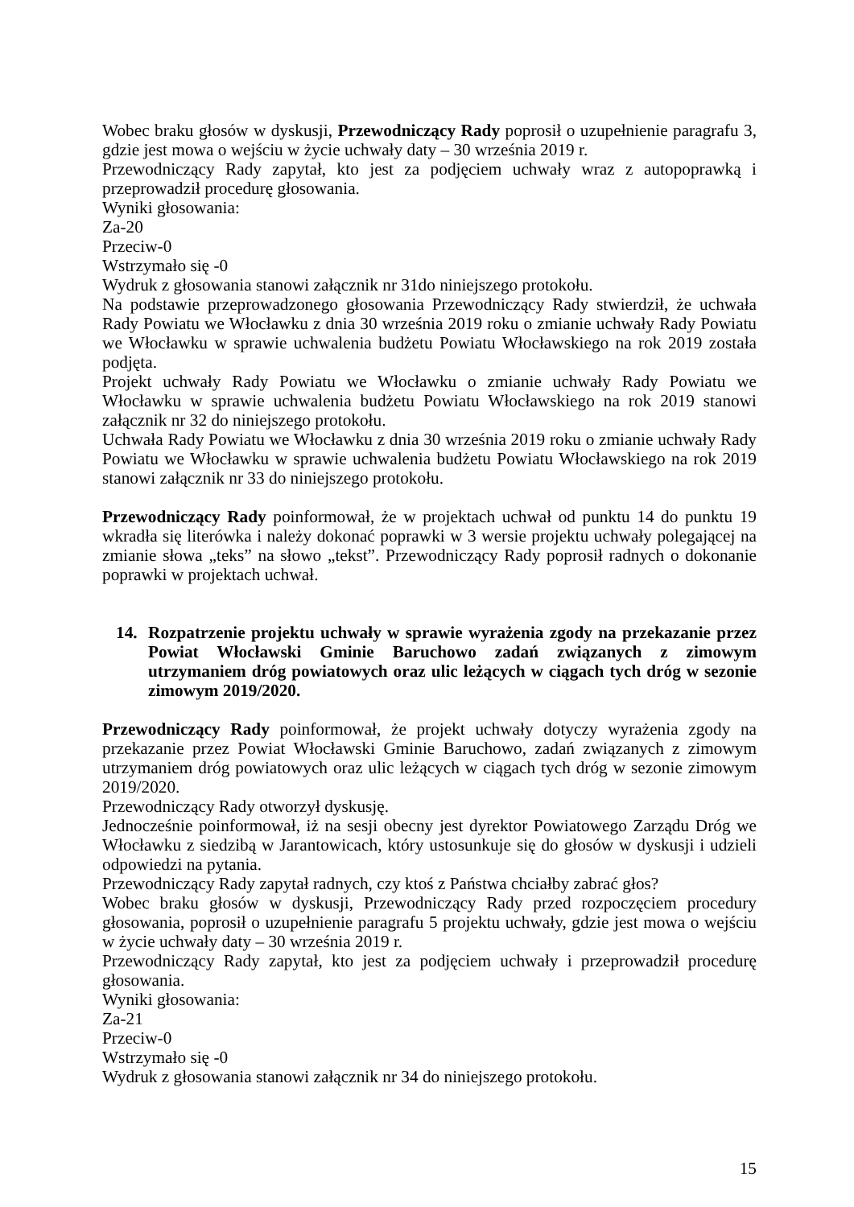Wobec braku głosów w dyskusji, Przewodniczący Rady poprosił o uzupełnienie paragrafu 3, gdzie jest mowa o wejściu w życie uchwały daty – 30 września 2019 r.
Przewodniczący Rady zapytał, kto jest za podjęciem uchwały wraz z autopoprawką i przeprowadził procedurę głosowania.
Wyniki głosowania:
Za-20
Przeciw-0
Wstrzymało się -0
Wydruk z głosowania stanowi załącznik nr 31do niniejszego protokołu.
Na podstawie przeprowadzonego głosowania Przewodniczący Rady stwierdził, że uchwała Rady Powiatu we Włocławku z dnia 30 września 2019 roku o zmianie uchwały Rady Powiatu we Włocławku w sprawie uchwalenia budżetu Powiatu Włocławskiego na rok 2019 została podjęta.
Projekt uchwały Rady Powiatu we Włocławku o zmianie uchwały Rady Powiatu we Włocławku w sprawie uchwalenia budżetu Powiatu Włocławskiego na rok 2019 stanowi załącznik nr 32 do niniejszego protokołu.
Uchwała Rady Powiatu we Włocławku z dnia 30 września 2019 roku o zmianie uchwały Rady Powiatu we Włocławku w sprawie uchwalenia budżetu Powiatu Włocławskiego na rok 2019 stanowi załącznik nr 33 do niniejszego protokołu.
Przewodniczący Rady poinformował, że w projektach uchwał od punktu 14 do punktu 19 wkradła się literówka i należy dokonać poprawki w 3 wersie projektu uchwały polegającej na zmianie słowa „teks” na słowo „tekst”. Przewodniczący Rady poprosił radnych o dokonanie poprawki w projektach uchwał.
14. Rozpatrzenie projektu uchwały w sprawie wyrażenia zgody na przekazanie przez Powiat Włocławski Gminie Baruchowo zadań związanych z zimowym utrzymaniem dróg powiatowych oraz ulic leżących w ciągach tych dróg w sezonie zimowym 2019/2020.
Przewodniczący Rady poinformował, że projekt uchwały dotyczy wyrażenia zgody na przekazanie przez Powiat Włocławski Gminie Baruchowo, zadań związanych z zimowym utrzymaniem dróg powiatowych oraz ulic leżących w ciągach tych dróg w sezonie zimowym 2019/2020.
Przewodniczący Rady otworzył dyskusję.
Jednocześnie poinformował, iż na sesji obecny jest dyrektor Powiatowego Zarządu Dróg we Włocławku z siedzibą w Jarantowicach, który ustosunkuje się do głosów w dyskusji i udzieli odpowiedzi na pytania.
Przewodniczący Rady zapytał radnych, czy ktoś z Państwa chciałby zabrać głos?
Wobec braku głosów w dyskusji, Przewodniczący Rady przed rozpoczęciem procedury głosowania, poprosił o uzupełnienie paragrafu 5 projektu uchwały, gdzie jest mowa o wejściu w życie uchwały daty – 30 września 2019 r.
Przewodniczący Rady zapytał, kto jest za podjęciem uchwały i przeprowadził procedurę głosowania.
Wyniki głosowania:
Za-21
Przeciw-0
Wstrzymało się -0
Wydruk z głosowania stanowi załącznik nr 34 do niniejszego protokołu.
15